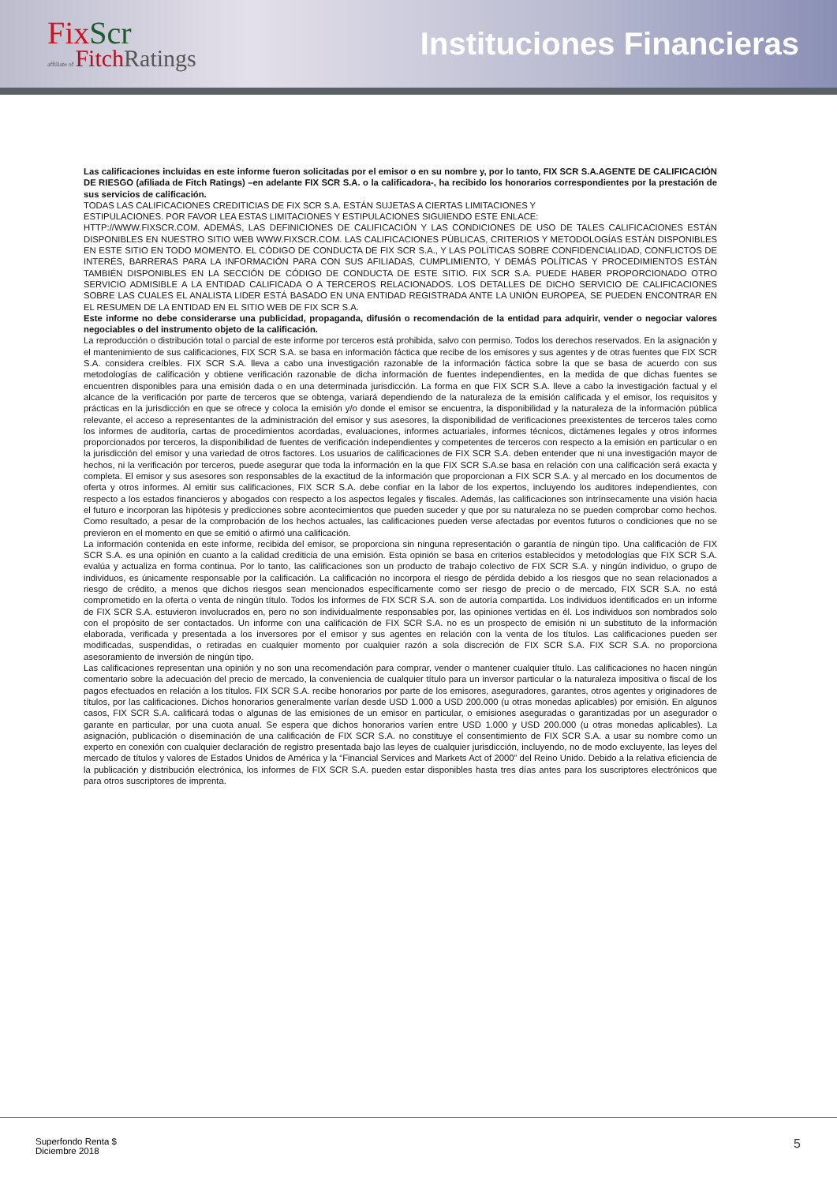FixScr
affiliate of Fitch Ratings
Instituciones Financieras
Las calificaciones incluidas en este informe fueron solicitadas por el emisor o en su nombre y, por lo tanto, FIX SCR S.A.AGENTE DE CALIFICACIÓN DE RIESGO (afiliada de Fitch Ratings) –en adelante FIX SCR S.A. o la calificadora-, ha recibido los honorarios correspondientes por la prestación de sus servicios de calificación.
TODAS LAS CALIFICACIONES CREDITICIAS DE FIX SCR S.A. ESTÁN SUJETAS A CIERTAS LIMITACIONES Y
ESTIPULACIONES. POR FAVOR LEA ESTAS LIMITACIONES Y ESTIPULACIONES SIGUIENDO ESTE ENLACE:
HTTP://WWW.FIXSCR.COM. ADEMÁS, LAS DEFINICIONES DE CALIFICACIÓN Y LAS CONDICIONES DE USO DE TALES CALIFICACIONES ESTÁN DISPONIBLES EN NUESTRO SITIO WEB WWW.FIXSCR.COM. LAS CALIFICACIONES PÚBLICAS, CRITERIOS Y METODOLOGÍAS ESTÁN DISPONIBLES EN ESTE SITIO EN TODO MOMENTO. EL CÓDIGO DE CONDUCTA DE FIX SCR S.A., Y LAS POLÍTICAS SOBRE CONFIDENCIALIDAD, CONFLICTOS DE INTERÉS, BARRERAS PARA LA INFORMACIÓN PARA CON SUS AFILIADAS, CUMPLIMIENTO, Y DEMÁS POLÍTICAS Y PROCEDIMIENTOS ESTÁN TAMBIÉN DISPONIBLES EN LA SECCIÓN DE CÓDIGO DE CONDUCTA DE ESTE SITIO. FIX SCR S.A. PUEDE HABER PROPORCIONADO OTRO SERVICIO ADMISIBLE A LA ENTIDAD CALIFICADA O A TERCEROS RELACIONADOS. LOS DETALLES DE DICHO SERVICIO DE CALIFICACIONES SOBRE LAS CUALES EL ANALISTA LIDER ESTÁ BASADO EN UNA ENTIDAD REGISTRADA ANTE LA UNIÓN EUROPEA, SE PUEDEN ENCONTRAR EN EL RESUMEN DE LA ENTIDAD EN EL SITIO WEB DE FIX SCR S.A.
Este informe no debe considerarse una publicidad, propaganda, difusión o recomendación de la entidad para adquirir, vender o negociar valores negociables o del instrumento objeto de la calificación.
La reproducción o distribución total o parcial de este informe por terceros está prohibida, salvo con permiso. Todos los derechos reservados. En la asignación y el mantenimiento de sus calificaciones, FIX SCR S.A. se basa en información fáctica que recibe de los emisores y sus agentes y de otras fuentes que FIX SCR S.A. considera creíbles. FIX SCR S.A. lleva a cabo una investigación razonable de la información fáctica sobre la que se basa de acuerdo con sus metodologías de calificación y obtiene verificación razonable de dicha información de fuentes independientes, en la medida de que dichas fuentes se encuentren disponibles para una emisión dada o en una determinada jurisdicción. La forma en que FIX SCR S.A. lleve a cabo la investigación factual y el alcance de la verificación por parte de terceros que se obtenga, variará dependiendo de la naturaleza de la emisión calificada y el emisor, los requisitos y prácticas en la jurisdicción en que se ofrece y coloca la emisión y/o donde el emisor se encuentra, la disponibilidad y la naturaleza de la información pública relevante, el acceso a representantes de la administración del emisor y sus asesores, la disponibilidad de verificaciones preexistentes de terceros tales como los informes de auditoría, cartas de procedimientos acordadas, evaluaciones, informes actuariales, informes técnicos, dictámenes legales y otros informes proporcionados por terceros, la disponibilidad de fuentes de verificación independientes y competentes de terceros con respecto a la emisión en particular o en la jurisdicción del emisor y una variedad de otros factores. Los usuarios de calificaciones de FIX SCR S.A. deben entender que ni una investigación mayor de hechos, ni la verificación por terceros, puede asegurar que toda la información en la que FIX SCR S.A.se basa en relación con una calificación será exacta y completa. El emisor y sus asesores son responsables de la exactitud de la información que proporcionan a FIX SCR S.A. y al mercado en los documentos de oferta y otros informes. Al emitir sus calificaciones, FIX SCR S.A. debe confiar en la labor de los expertos, incluyendo los auditores independientes, con respecto a los estados financieros y abogados con respecto a los aspectos legales y fiscales. Además, las calificaciones son intrínsecamente una visión hacia el futuro e incorporan las hipótesis y predicciones sobre acontecimientos que pueden suceder y que por su naturaleza no se pueden comprobar como hechos. Como resultado, a pesar de la comprobación de los hechos actuales, las calificaciones pueden verse afectadas por eventos futuros o condiciones que no se previeron en el momento en que se emitió o afirmó una calificación.
La información contenida en este informe, recibida del emisor, se proporciona sin ninguna representación o garantía de ningún tipo. Una calificación de FIX SCR S.A. es una opinión en cuanto a la calidad crediticia de una emisión. Esta opinión se basa en criterios establecidos y metodologías que FIX SCR S.A. evalúa y actualiza en forma continua. Por lo tanto, las calificaciones son un producto de trabajo colectivo de FIX SCR S.A. y ningún individuo, o grupo de individuos, es únicamente responsable por la calificación. La calificación no incorpora el riesgo de pérdida debido a los riesgos que no sean relacionados a riesgo de crédito, a menos que dichos riesgos sean mencionados específicamente como ser riesgo de precio o de mercado, FIX SCR S.A. no está comprometido en la oferta o venta de ningún título. Todos los informes de FIX SCR S.A. son de autoría compartida. Los individuos identificados en un informe de FIX SCR S.A. estuvieron involucrados en, pero no son individualmente responsables por, las opiniones vertidas en él. Los individuos son nombrados solo con el propósito de ser contactados. Un informe con una calificación de FIX SCR S.A. no es un prospecto de emisión ni un substituto de la información elaborada, verificada y presentada a los inversores por el emisor y sus agentes en relación con la venta de los títulos. Las calificaciones pueden ser modificadas, suspendidas, o retiradas en cualquier momento por cualquier razón a sola discreción de FIX SCR S.A. FIX SCR S.A. no proporciona asesoramiento de inversión de ningún tipo.
Las calificaciones representan una opinión y no son una recomendación para comprar, vender o mantener cualquier título. Las calificaciones no hacen ningún comentario sobre la adecuación del precio de mercado, la conveniencia de cualquier título para un inversor particular o la naturaleza impositiva o fiscal de los pagos efectuados en relación a los títulos. FIX SCR S.A. recibe honorarios por parte de los emisores, aseguradores, garantes, otros agentes y originadores de títulos, por las calificaciones. Dichos honorarios generalmente varían desde USD 1.000 a USD 200.000 (u otras monedas aplicables) por emisión. En algunos casos, FIX SCR S.A. calificará todas o algunas de las emisiones de un emisor en particular, o emisiones aseguradas o garantizadas por un asegurador o garante en particular, por una cuota anual. Se espera que dichos honorarios varíen entre USD 1.000 y USD 200.000 (u otras monedas aplicables). La asignación, publicación o diseminación de una calificación de FIX SCR S.A. no constituye el consentimiento de FIX SCR S.A. a usar su nombre como un experto en conexión con cualquier declaración de registro presentada bajo las leyes de cualquier jurisdicción, incluyendo, no de modo excluyente, las leyes del mercado de títulos y valores de Estados Unidos de América y la “Financial Services and Markets Act of 2000” del Reino Unido. Debido a la relativa eficiencia de la publicación y distribución electrónica, los informes de FIX SCR S.A. pueden estar disponibles hasta tres días antes para los suscriptores electrónicos que para otros suscriptores de imprenta.
Superfondo Renta $
Diciembre 2018
5